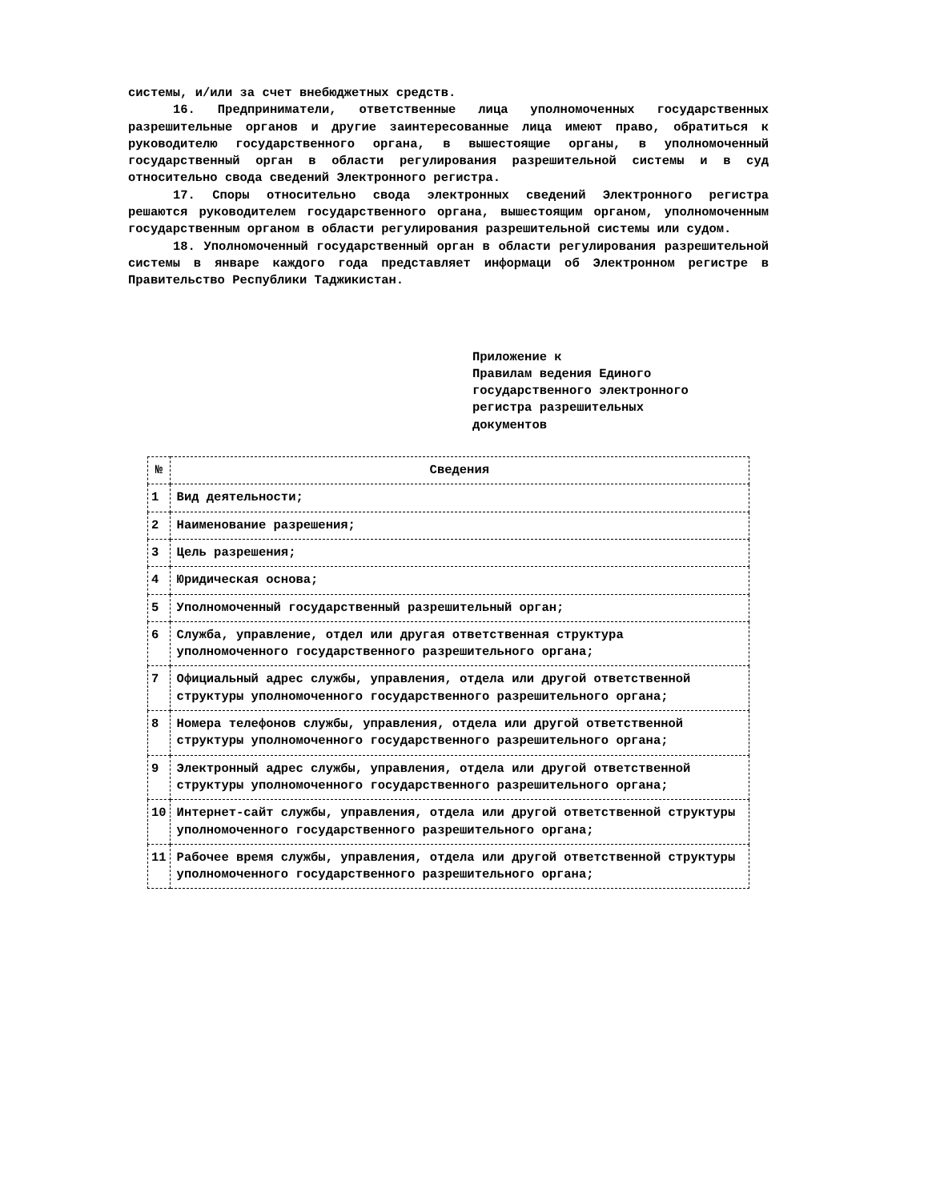системы, и/или за счет внебюджетных средств.
16. Предприниматели, ответственные лица уполномоченных государственных разрешительные органов и другие заинтересованные лица имеют право, обратиться к руководителю государственного органа, в вышестоящие органы, в уполномоченный государственный орган в области регулирования разрешительной системы и в суд относительно свода сведений Электронного регистра.
17. Споры относительно свода электронных сведений Электронного регистра решаются руководителем государственного органа, вышестоящим органом, уполномоченным государственным органом в области регулирования разрешительной системы или судом.
18. Уполномоченный государственный орган в области регулирования разрешительной системы в январе каждого года представляет информаци об Электронном регистре в Правительство Республики Таджикистан.
Приложение к
Правилам ведения Единого
государственного электронного
регистра разрешительных
документов
| № | Сведения |
| --- | --- |
| 1 | Вид деятельности; |
| 2 | Наименование разрешения; |
| 3 | Цель разрешения; |
| 4 | Юридическая основа; |
| 5 | Уполномоченный государственный разрешительный орган; |
| 6 | Служба, управление, отдел или другая ответственная структура уполномоченного государственного разрешительного органа; |
| 7 | Официальный адрес службы, управления, отдела или другой ответственной структуры уполномоченного государственного разрешительного органа; |
| 8 | Номера телефонов службы, управления, отдела или другой ответственной структуры уполномоченного государственного разрешительного органа; |
| 9 | Электронный адрес службы, управления, отдела или другой ответственной структуры уполномоченного государственного разрешительного органа; |
| 10 | Интернет-сайт службы, управления, отдела или другой ответственной структуры уполномоченного государственного разрешительного органа; |
| 11 | Рабочее время службы, управления, отдела или другой ответственной структуры уполномоченного государственного разрешительного органа; |